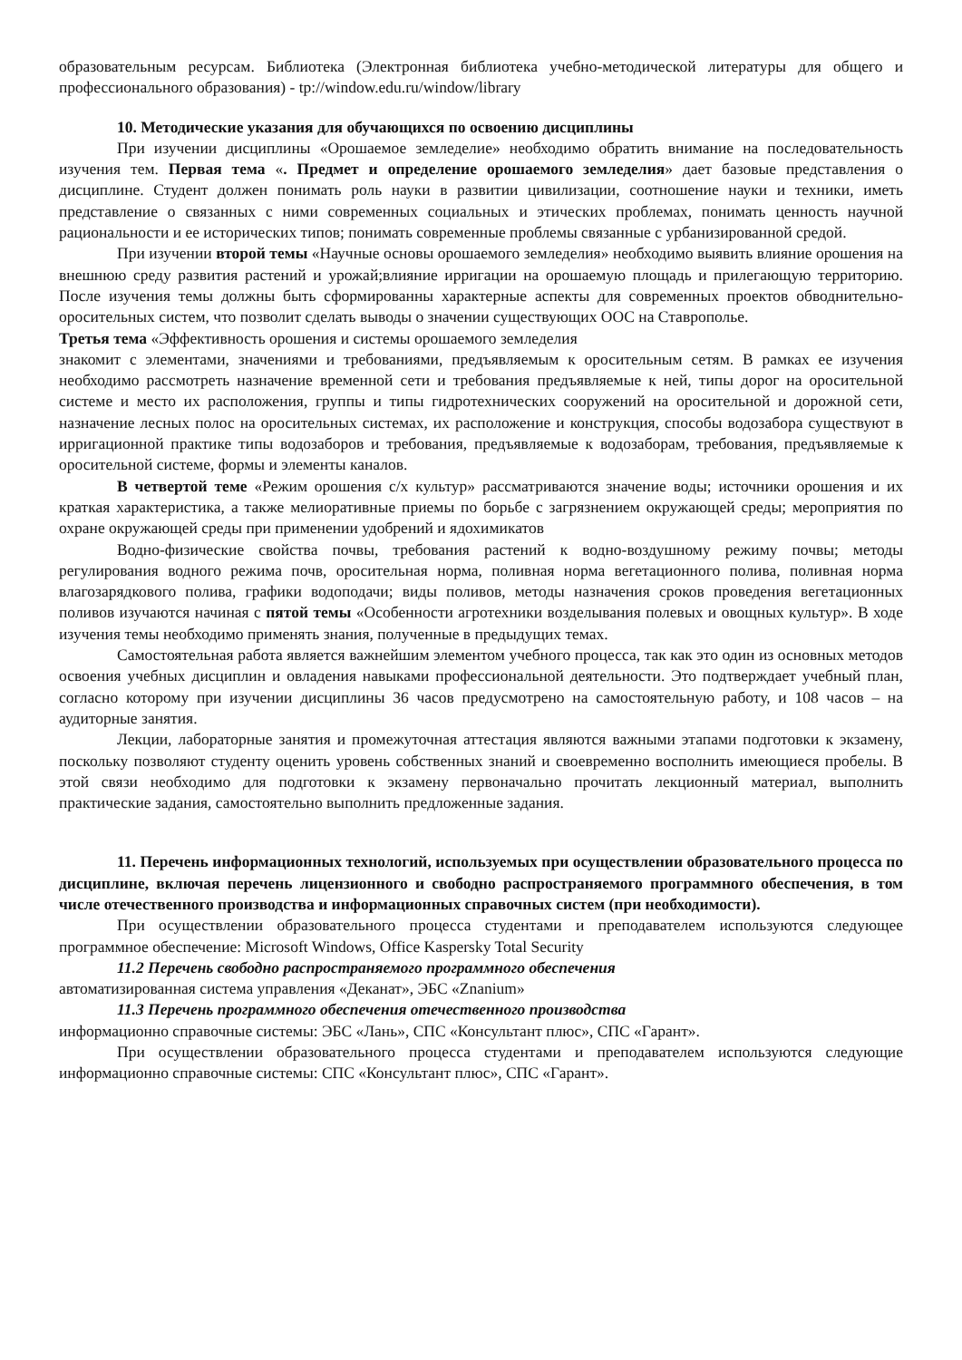образовательным ресурсам. Библиотека (Электронная библиотека учебно-методической литературы для общего и профессионального образования) - tp://window.edu.ru/window/library
10. Методические указания для обучающихся по освоению дисциплины
При изучении дисциплины «Орошаемое земледелие» необходимо обратить внимание на последовательность изучения тем. Первая тема «. Предмет и определение орошаемого земледелия» дает базовые представления о дисциплине. Студент должен понимать роль науки в развитии цивилизации, соотношение науки и техники, иметь представление о связанных с ними современных социальных и этических проблемах, понимать ценность научной рациональности и ее исторических типов; понимать современные проблемы связанные с урбанизированной средой.
При изучении второй темы «Научные основы орошаемого земледелия» необходимо выявить влияние орошения на внешнюю среду развития растений и урожай;влияние ирригации на орошаемую площадь и прилегающую территорию. После изучения темы должны быть сформированны характерные аспекты для современных проектов обводнительно-оросительных систем, что позволит сделать выводы о значении существующих ООС на Ставрополье.
Третья тема «Эффективность орошения и системы орошаемого земледелия
знакомит с элементами, значениями и требованиями, предъявляемым к оросительным сетям. В рамках ее изучения необходимо рассмотреть назначение временной сети и требования предъявляемые к ней, типы дорог на оросительной системе и место их расположения, группы и типы гидротехнических сооружений на оросительной и дорожной сети, назначение лесных полос на оросительных системах, их расположение и конструкция, способы водозабора существуют в ирригационной практике типы водозаборов и требования, предъявляемые к водозаборам, требования, предъявляемые к оросительной системе, формы и элементы каналов.
В четвертой теме «Режим орошения с/х культур» рассматриваются значение воды; источники орошения и их краткая характеристика, а также мелиоративные приемы по борьбе с загрязнением окружающей среды; мероприятия по охране окружающей среды при применении удобрений и ядохимикатов
Водно-физические свойства почвы, требования растений к водно-воздушному режиму почвы; методы регулирования водного режима почв, оросительная норма, поливная норма вегетационного полива, поливная норма влагозарядкового полива, графики водоподачи; виды поливов, методы назначения сроков проведения вегетационных поливов изучаются начиная с пятой темы «Особенности агротехники возделывания полевых и овощных культур». В ходе изучения темы необходимо применять знания, полученные в предыдущих темах.
Самостоятельная работа является важнейшим элементом учебного процесса, так как это один из основных методов освоения учебных дисциплин и овладения навыками профессиональной деятельности. Это подтверждает учебный план, согласно которому при изучении дисциплины 36 часов предусмотрено на самостоятельную работу, и 108 часов – на аудиторные занятия.
Лекции, лабораторные занятия и промежуточная аттестация являются важными этапами подготовки к экзамену, поскольку позволяют студенту оценить уровень собственных знаний и своевременно восполнить имеющиеся пробелы. В этой связи необходимо для подготовки к экзамену первоначально прочитать лекционный материал, выполнить практические задания, самостоятельно выполнить предложенные задания.
11. Перечень информационных технологий, используемых при осуществлении образовательного процесса по дисциплине, включая перечень лицензионного и свободно распространяемого программного обеспечения, в том числе отечественного производства и информационных справочных систем (при необходимости).
При осуществлении образовательного процесса студентами и преподавателем используются следующее программное обеспечение: Microsoft Windows, Office Kaspersky Total Security
11.2 Перечень свободно распространяемого программного обеспечения
автоматизированная система управления «Деканат», ЭБС «Znanium»
11.3 Перечень программного обеспечения отечественного производства
информационно справочные системы: ЭБС «Лань», СПС «Консультант плюс», СПС «Гарант».
При осуществлении образовательного процесса студентами и преподавателем используются следующие информационно справочные системы: СПС «Консультант плюс», СПС «Гарант».